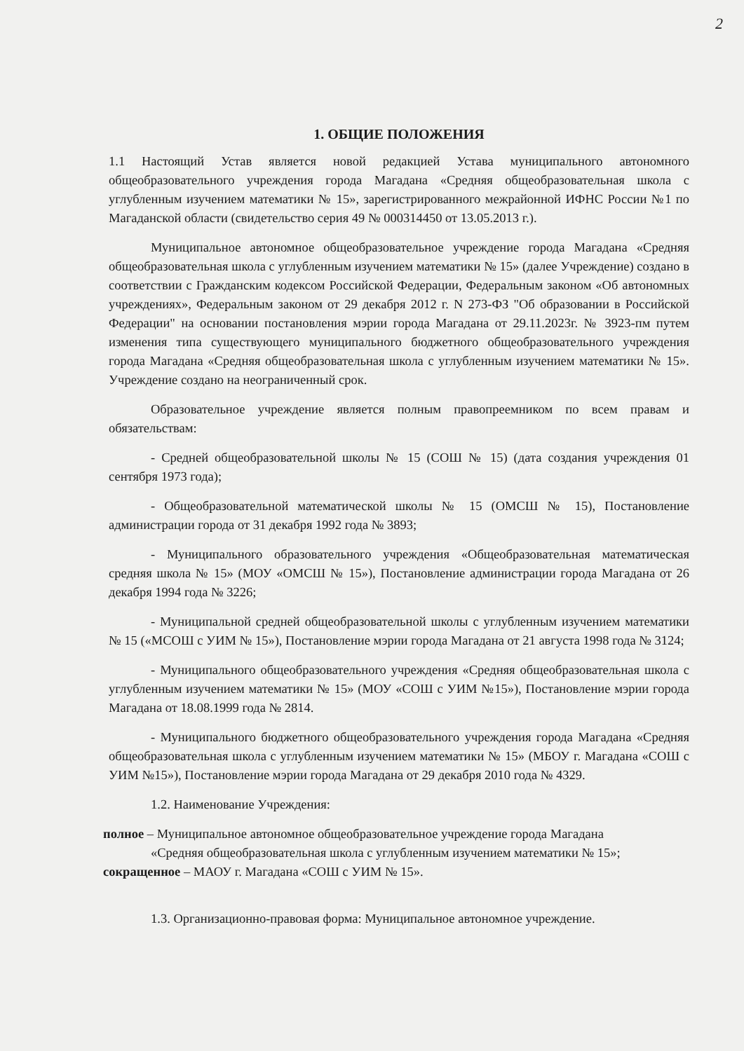2
1. ОБЩИЕ ПОЛОЖЕНИЯ
1.1 Настоящий Устав является новой редакцией Устава муниципального автономного общеобразовательного учреждения города Магадана «Средняя общеобразовательная школа с углубленным изучением математики № 15», зарегистрированного межрайонной ИФНС России №1 по Магаданской области (свидетельство серия 49 № 000314450 от 13.05.2013 г.).
Муниципальное автономное общеобразовательное учреждение города Магадана «Средняя общеобразовательная школа с углубленным изучением математики № 15» (далее Учреждение) создано в соответствии с Гражданским кодексом Российской Федерации, Федеральным законом «Об автономных учреждениях», Федеральным законом от 29 декабря 2012 г. N 273-ФЗ "Об образовании в Российской Федерации" на основании постановления мэрии города Магадана от 29.11.2023г. № 3923-пм путем изменения типа существующего муниципального бюджетного общеобразовательного учреждения города Магадана «Средняя общеобразовательная школа с углубленным изучением математики № 15». Учреждение создано на неограниченный срок.
Образовательное учреждение является полным правопреемником по всем правам и обязательствам:
- Средней общеобразовательной школы № 15 (СОШ № 15) (дата создания учреждения 01 сентября 1973 года);
- Общеобразовательной математической школы № 15 (ОМСШ № 15), Постановление администрации города от 31 декабря 1992 года № 3893;
- Муниципального образовательного учреждения «Общеобразовательная математическая средняя школа № 15» (МОУ «ОМСШ № 15»), Постановление администрации города Магадана от 26 декабря 1994 года № 3226;
- Муниципальной средней общеобразовательной школы с углубленным изучением математики № 15 («МСОШ с УИМ № 15»), Постановление мэрии города Магадана от 21 августа 1998 года № 3124;
- Муниципального общеобразовательного учреждения «Средняя общеобразовательная школа с углубленным изучением математики № 15» (МОУ «СОШ с УИМ №15»), Постановление мэрии города Магадана от 18.08.1999 года № 2814.
- Муниципального бюджетного общеобразовательного учреждения города Магадана «Средняя общеобразовательная школа с углубленным изучением математики № 15» (МБОУ г. Магадана «СОШ с УИМ №15»), Постановление мэрии города Магадана от 29 декабря 2010 года № 4329.
1.2. Наименование Учреждения:
полное – Муниципальное автономное общеобразовательное учреждение города Магадана
«Средняя общеобразовательная школа с углубленным изучением математики № 15»;
сокращенное – МАОУ г. Магадана «СОШ с УИМ № 15».
1.3. Организационно-правовая форма: Муниципальное автономное учреждение.